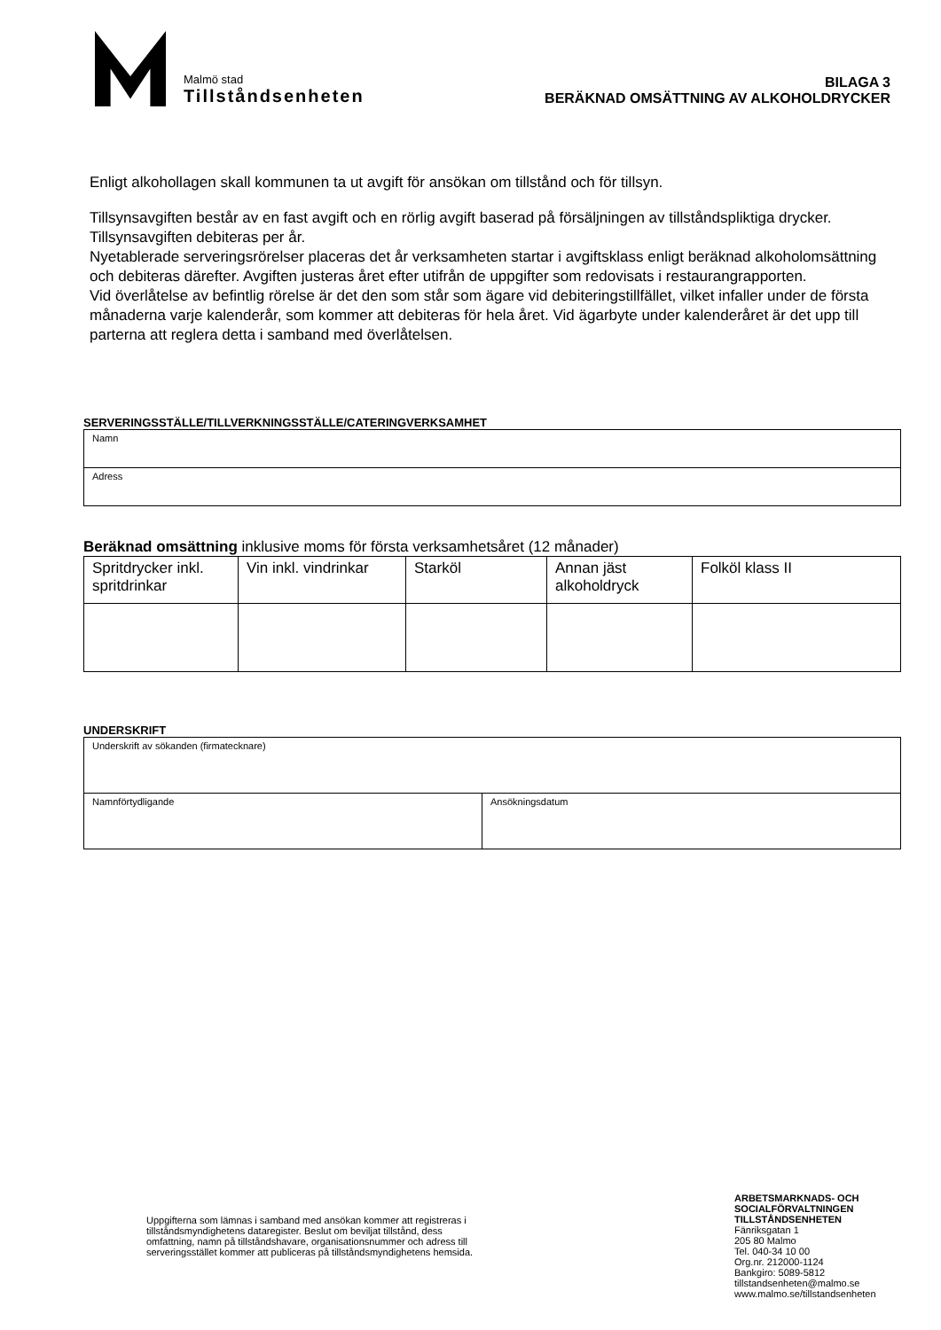Malmö stad
Tillståndsenheten
BILAGA 3
BERÄKNAD OMSÄTTNING AV ALKOHOLDRYCKER
Enligt alkohollagen skall kommunen ta ut avgift för ansökan om tillstånd och för tillsyn.
Tillsynsavgiften består av en fast avgift och en rörlig avgift baserad på försäljningen av tillståndspliktiga drycker. Tillsynsavgiften debiteras per år.
Nyetablerade serveringsrörelser placeras det år verksamheten startar i avgiftsklass enligt beräknad alkoholomsättning och debiteras därefter. Avgiften justeras året efter utifrån de uppgifter som redovisats i restaurangrapporten.
Vid överlåtelse av befintlig rörelse är det den som står som ägare vid debiteringstillfället, vilket infaller under de första månaderna varje kalenderår, som kommer att debiteras för hela året. Vid ägarbyte under kalenderåret är det upp till parterna att reglera detta i samband med överlåtelsen.
SERVERINGSSTÄLLE/TILLVERKNINGSSTÄLLE/CATERINGVERKSAMHET
| Namn |
| Adress |
Beräknad omsättning inklusive moms för första verksamhetsåret (12 månader)
| Spritdrycker inkl. spritdrinkar | Vin inkl. vindrinkar | Starköl | Annan jäst alkoholdryck | Folköl klass II |
UNDERSKRIFT
| Underskrift av sökanden (firmatecknare) | |
| Namnförtydligande | Ansökningsdatum |
Uppgifterna som lämnas i samband med ansökan kommer att registreras i tillståndsmyndighetens dataregister. Beslut om beviljat tillstånd, dess omfattning, namn på tillståndshavare, organisationsnummer och adress till serveringsstället kommer att publiceras på tillståndsmyndighetens hemsida.
ARBETSMARKNADS- OCH
SOCIALFÖRVALTNINGEN
TILLSTÅNDSENHETEN
Fänriksgatan 1
205 80 Malmo
Tel. 040-34 10 00
Org.nr. 212000-1124
Bankgiro: 5089-5812
tillstandsenheten@malmo.se
www.malmo.se/tillstandsenheten